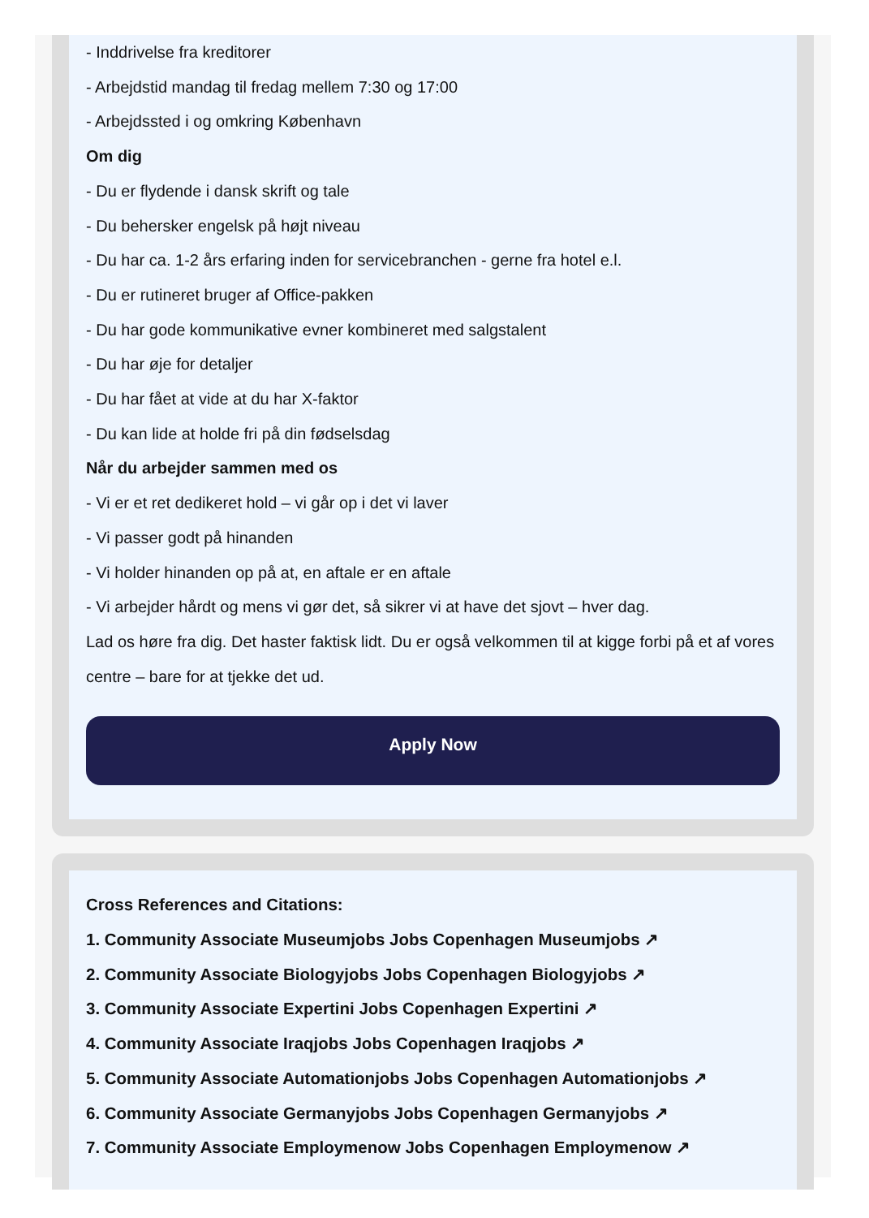- Inddrivelse fra kreditorer
- Arbejdstid mandag til fredag mellem 7:30 og 17:00
- Arbejdssted i og omkring København
Om dig
- Du er flydende i dansk skrift og tale
- Du behersker engelsk på højt niveau
- Du har ca. 1-2 års erfaring inden for servicebranchen - gerne fra hotel e.l.
- Du er rutineret bruger af Office-pakken
- Du har gode kommunikative evner kombineret med salgstalent
- Du har øje for detaljer
- Du har fået at vide at du har X-faktor
- Du kan lide at holde fri på din fødselsdag
Når du arbejder sammen med os
- Vi er et ret dedikeret hold – vi går op i det vi laver
- Vi passer godt på hinanden
- Vi holder hinanden op på at, en aftale er en aftale
- Vi arbejder hårdt og mens vi gør det, så sikrer vi at have det sjovt – hver dag.
Lad os høre fra dig. Det haster faktisk lidt. Du er også velkommen til at kigge forbi på et af vores centre – bare for at tjekke det ud.
Apply Now
Cross References and Citations:
1. Community Associate Museumjobs Jobs Copenhagen Museumjobs ↗
2. Community Associate Biologyjobs Jobs Copenhagen Biologyjobs ↗
3. Community Associate Expertini Jobs Copenhagen Expertini ↗
4. Community Associate Iraqjobs Jobs Copenhagen Iraqjobs ↗
5. Community Associate Automationjobs Jobs Copenhagen Automationjobs ↗
6. Community Associate Germanyjobs Jobs Copenhagen Germanyjobs ↗
7. Community Associate Employmenow Jobs Copenhagen Employmenow ↗